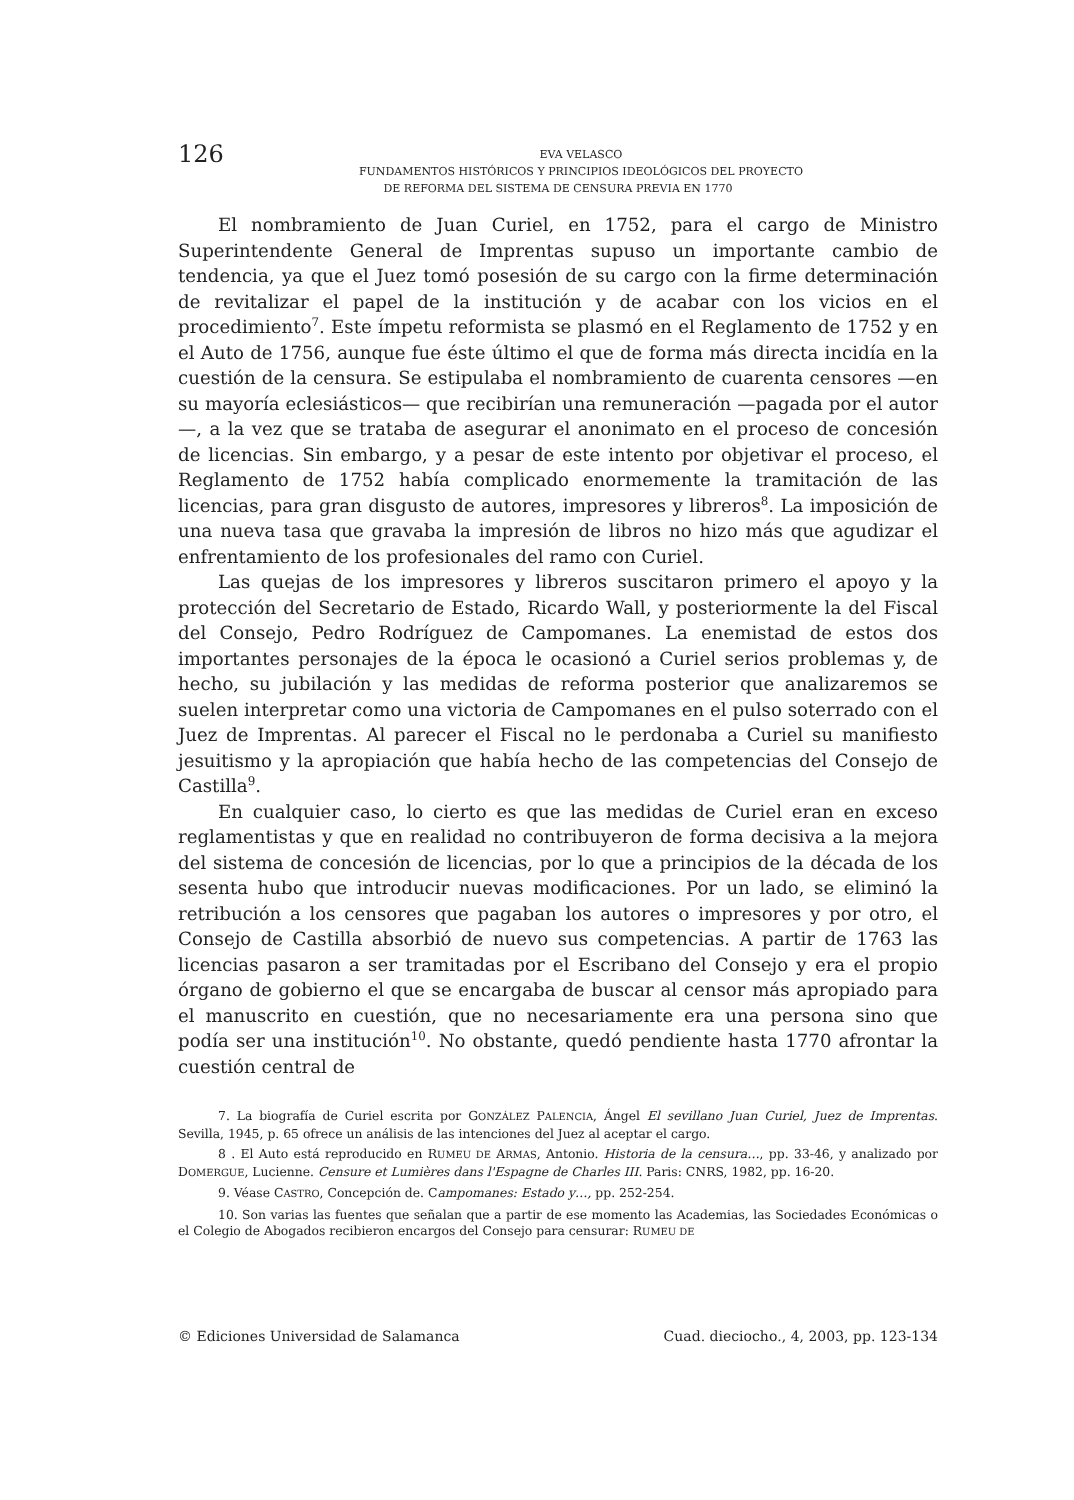126
EVA VELASCO
FUNDAMENTOS HISTÓRICOS Y PRINCIPIOS IDEOLÓGICOS DEL PROYECTO
DE REFORMA DEL SISTEMA DE CENSURA PREVIA EN 1770
El nombramiento de Juan Curiel, en 1752, para el cargo de Ministro Superintendente General de Imprentas supuso un importante cambio de tendencia, ya que el Juez tomó posesión de su cargo con la firme determinación de revitalizar el papel de la institución y de acabar con los vicios en el procedimiento<sup>7</sup>. Este ímpetu reformista se plasmó en el Reglamento de 1752 y en el Auto de 1756, aunque fue éste último el que de forma más directa incidía en la cuestión de la censura. Se estipulaba el nombramiento de cuarenta censores —en su mayoría eclesiásticos— que recibirían una remuneración —pagada por el autor—, a la vez que se trataba de asegurar el anonimato en el proceso de concesión de licencias. Sin embargo, y a pesar de este intento por objetivar el proceso, el Reglamento de 1752 había complicado enormemente la tramitación de las licencias, para gran disgusto de autores, impresores y libreros<sup>8</sup>. La imposición de una nueva tasa que gravaba la impresión de libros no hizo más que agudizar el enfrentamiento de los profesionales del ramo con Curiel.
Las quejas de los impresores y libreros suscitaron primero el apoyo y la protección del Secretario de Estado, Ricardo Wall, y posteriormente la del Fiscal del Consejo, Pedro Rodríguez de Campomanes. La enemistad de estos dos importantes personajes de la época le ocasionó a Curiel serios problemas y, de hecho, su jubilación y las medidas de reforma posterior que analizaremos se suelen interpretar como una victoria de Campomanes en el pulso soterrado con el Juez de Imprentas. Al parecer el Fiscal no le perdonaba a Curiel su manifiesto jesuitismo y la apropiación que había hecho de las competencias del Consejo de Castilla<sup>9</sup>.
En cualquier caso, lo cierto es que las medidas de Curiel eran en exceso reglamentistas y que en realidad no contribuyeron de forma decisiva a la mejora del sistema de concesión de licencias, por lo que a principios de la década de los sesenta hubo que introducir nuevas modificaciones. Por un lado, se eliminó la retribución a los censores que pagaban los autores o impresores y por otro, el Consejo de Castilla absorbió de nuevo sus competencias. A partir de 1763 las licencias pasaron a ser tramitadas por el Escribano del Consejo y era el propio órgano de gobierno el que se encargaba de buscar al censor más apropiado para el manuscrito en cuestión, que no necesariamente era una persona sino que podía ser una institución<sup>10</sup>. No obstante, quedó pendiente hasta 1770 afrontar la cuestión central de
7. La biografía de Curiel escrita por GONZÁLEZ PALENCIA, Ángel El sevillano Juan Curiel, Juez de Imprentas. Sevilla, 1945, p. 65 ofrece un análisis de las intenciones del Juez al aceptar el cargo.
8 . El Auto está reproducido en RUMEU DE ARMAS, Antonio. Historia de la censura…, pp. 33-46, y analizado por DOMERGUE, Lucienne. Censure et Lumières dans l'Espagne de Charles III. Paris: CNRS, 1982, pp. 16-20.
9. Véase CASTRO, Concepción de. Campomanes: Estado y…, pp. 252-254.
10. Son varias las fuentes que señalan que a partir de ese momento las Academias, las Sociedades Económicas o el Colegio de Abogados recibieron encargos del Consejo para censurar: RUMEU DE
© Ediciones Universidad de Salamanca Cuad. dieciochо., 4, 2003, pp. 123-134